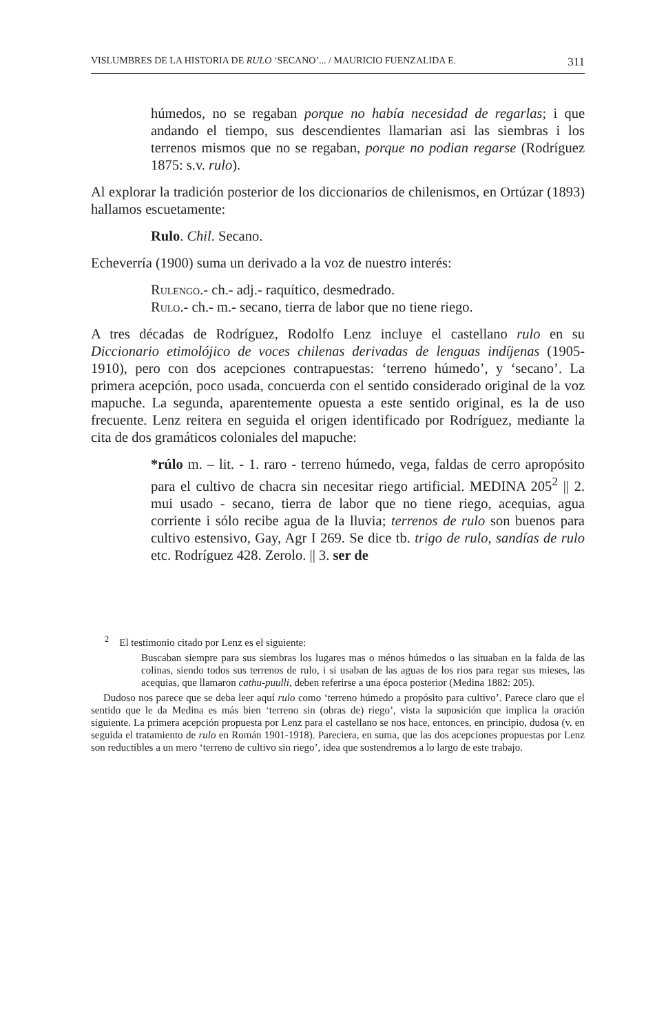VISLUMBRES DE LA HISTORIA DE RULO ‘SECANO’... / MAURICIO FUENZALIDA E. 311
húmedos, no se regaban porque no había necesidad de regarlas; i que andando el tiempo, sus descendientes llamarian asi las siembras i los terrenos mismos que no se regaban, porque no podian regarse (Rodríguez 1875: s.v. rulo).
Al explorar la tradición posterior de los diccionarios de chilenismos, en Ortúzar (1893) hallamos escuetamente:
Rulo. Chil. Secano.
Echeverría (1900) suma un derivado a la voz de nuestro interés:
Rulengo.- ch.- adj.- raquítico, desmedrado.
Rulo.- ch.- m.- secano, tierra de labor que no tiene riego.
A tres décadas de Rodríguez, Rodolfo Lenz incluye el castellano rulo en su Diccionario etimolójico de voces chilenas derivadas de lenguas indíjenas (1905-1910), pero con dos acepciones contrapuestas: ‘terreno húmedo’, y ‘secano’. La primera acepción, poco usada, concuerda con el sentido considerado original de la voz mapuche. La segunda, aparentemente opuesta a este sentido original, es la de uso frecuente. Lenz reitera en seguida el origen identificado por Rodríguez, mediante la cita de dos gramáticos coloniales del mapuche:
*rúlo m. – lit. - 1. raro - terreno húmedo, vega, faldas de cerro apropósito para el cultivo de chacra sin necesitar riego artificial. MEDINA 205<sup>2</sup> || 2. mui usado - secano, tierra de labor que no tiene riego, acequias, agua corriente i sólo recibe agua de la lluvia; terrenos de rulo son buenos para cultivo estensivo, Gay, Agr I 269. Se dice tb. trigo de rulo, sandías de rulo etc. Rodríguez 428. Zerolo. || 3. ser de
<sup>2</sup> El testimonio citado por Lenz es el siguiente:
Buscaban siempre para sus siembras los lugares mas o ménos húmedos o las situaban en la falda de las colinas, siendo todos sus terrenos de rulo, i si usaban de las aguas de los rios para regar sus mieses, las acequias, que llamaron cathu-puulli, deben referirse a una época posterior (Medina 1882: 205).
Dudoso nos parece que se deba leer aquí rulo como ‘terreno húmedo a propósito para cultivo’. Parece claro que el sentido que le da Medina es más bien ‘terreno sin (obras de) riego’, vista la suposición que implica la oración siguiente. La primera acepción propuesta por Lenz para el castellano se nos hace, entonces, en principio, dudosa (v. en seguida el tratamiento de rulo en Román 1901-1918). Pareciera, en suma, que las dos acepciones propuestas por Lenz son reductibles a un mero ‘terreno de cultivo sin riego’, idea que sostendremos a lo largo de este trabajo.